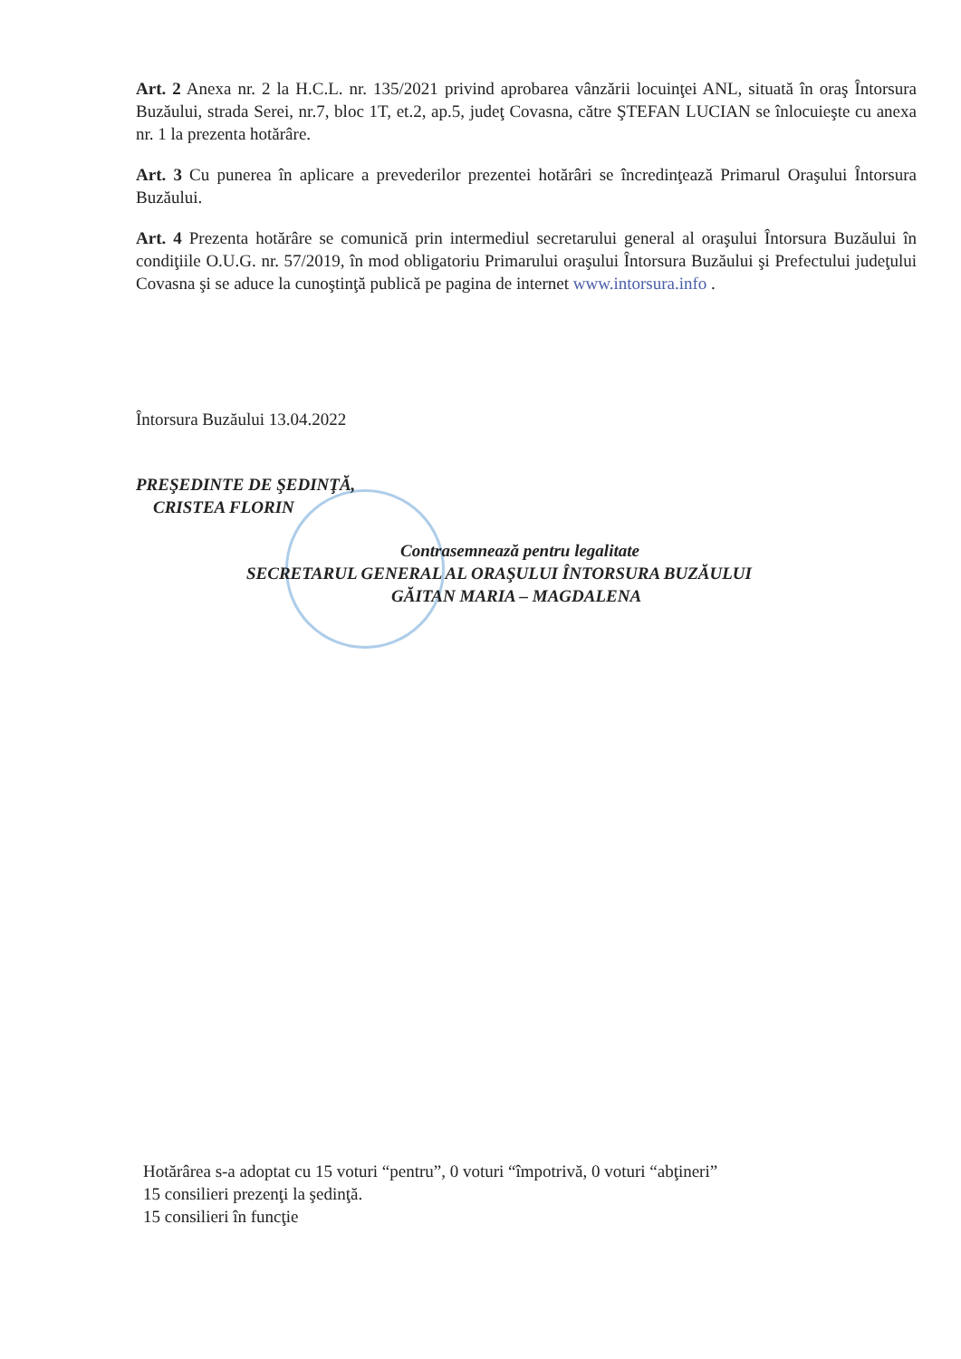Art. 2 Anexa nr. 2 la H.C.L. nr. 135/2021 privind aprobarea vânzării locuinţei ANL, situată în oraş Întorsura Buzăului, strada Serei, nr.7, bloc 1T, et.2, ap.5, judeţ Covasna, către ŞTEFAN LUCIAN se înlocuieşte cu anexa nr. 1 la prezenta hotărâre.
Art. 3 Cu punerea în aplicare a prevederilor prezentei hotărâri se încredinţează Primarul Oraşului Întorsura Buzăului.
Art. 4 Prezenta hotărâre se comunică prin intermediul secretarului general al oraşului Întorsura Buzăului în condiţiile O.U.G. nr. 57/2019, în mod obligatoriu Primarului oraşului Întorsura Buzăului şi Prefectului judeţului Covasna şi se aduce la cunoştinţă publică pe pagina de internet www.intorsura.info .
Întorsura Buzăului 13.04.2022
PREŞEDINTE DE ŞEDINŢĂ,
CRISTEA FLORIN
Contrasemnează pentru legalitate
SECRETARUL GENERAL AL ORAŞULUI ÎNTORSURA BUZĂULUI
GĂITAN MARIA – MAGDALENA
Hotărârea s-a adoptat cu 15 voturi “pentru”, 0 voturi “împotrivă, 0 voturi “abţineri”
15 consilieri prezenţi la şedinţă.
15 consilieri în funcţie